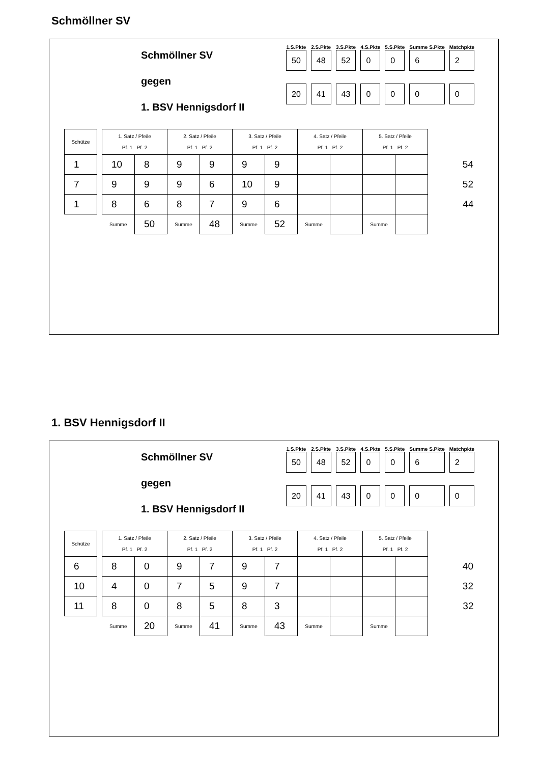Schmöllner SV
Schmöllner SV
gegen
1. BSV Hennigsdorf II
| 1.S.Pkte | 2.S.Pkte | 3.S.Pkte | 4.S.Pkte | 5.S.Pkte | Summe S.Pkte | Matchpkte |
| --- | --- | --- | --- | --- | --- | --- |
| 50 | 48 | 52 | 0 | 0 | 6 | 2 |
| 20 | 41 | 43 | 0 | 0 | 0 | 0 |
| Schütze | | 1. Satz / Pfeile Pf. 1 Pf. 2 | | 2. Satz / Pfeile Pf. 1 Pf. 2 | | 3. Satz / Pfeile Pf. 1 Pf. 2 | | 4. Satz / Pfeile Pf. 1 Pf. 2 | | 5. Satz / Pfeile Pf. 1 Pf. 2 | | |
| 1 | | 10 | 8 | 9 | 9 | 9 | 9 | | | | | 54 |
| 7 | | 9 | 9 | 9 | 6 | 10 | 9 | | | | | 52 |
| 1 | | 8 | 6 | 8 | 7 | 9 | 6 | | | | | 44 |
| | | Summe | 50 | Summe | 48 | Summe | 52 | Summe | | Summe | | |
1. BSV Hennigsdorf II
Schmöllner SV
gegen
1. BSV Hennigsdorf II
| 1.S.Pkte | 2.S.Pkte | 3.S.Pkte | 4.S.Pkte | 5.S.Pkte | Summe S.Pkte | Matchpkte |
| --- | --- | --- | --- | --- | --- | --- |
| 50 | 48 | 52 | 0 | 0 | 6 | 2 |
| 20 | 41 | 43 | 0 | 0 | 0 | 0 |
| Schütze | | 1. Satz / Pfeile Pf. 1 Pf. 2 | | 2. Satz / Pfeile Pf. 1 Pf. 2 | | 3. Satz / Pfeile Pf. 1 Pf. 2 | | 4. Satz / Pfeile Pf. 1 Pf. 2 | | 5. Satz / Pfeile Pf. 1 Pf. 2 | | |
| 6 | | 8 | 0 | 9 | 7 | 9 | 7 | | | | | 40 |
| 10 | | 4 | 0 | 7 | 5 | 9 | 7 | | | | | 32 |
| 11 | | 8 | 0 | 8 | 5 | 8 | 3 | | | | | 32 |
| | | Summe | 20 | Summe | 41 | Summe | 43 | Summe | | Summe | | |